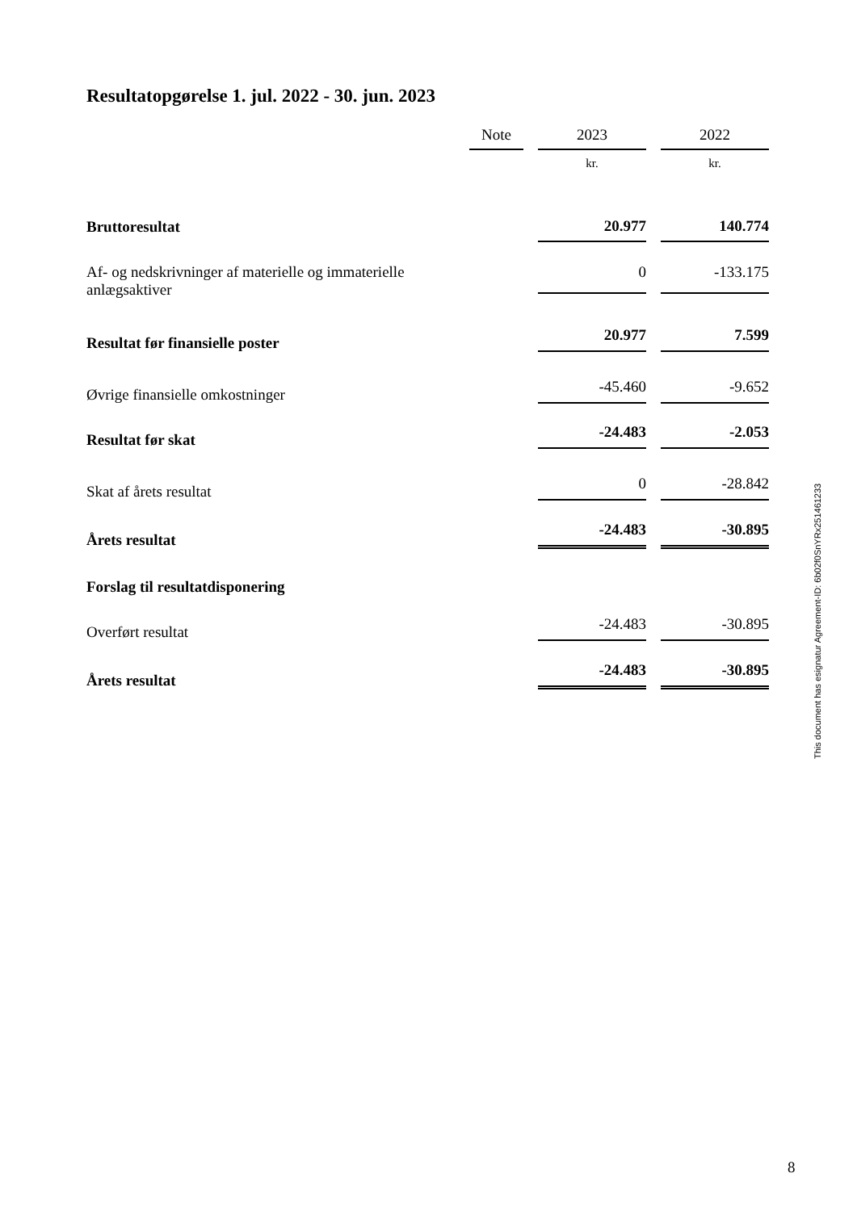Resultatopgørelse 1. jul. 2022 - 30. jun. 2023
| | Note | | 2023 | | 2022 |
| --- | --- | --- | --- | --- | --- |
| | | | kr. | | kr. |
| Bruttoresultat | | | 20.977 | | 140.774 |
| Af- og nedskrivninger af materielle og immaterielle anlægsaktiver | | | 0 | | -133.175 |
| Resultat før finansielle poster | | | 20.977 | | 7.599 |
| Øvrige finansielle omkostninger | | | -45.460 | | -9.652 |
| Resultat før skat | | | -24.483 | | -2.053 |
| Skat af årets resultat | | | 0 | | -28.842 |
| Årets resultat | | | -24.483 | | -30.895 |
| Forslag til resultatdisponering | | | | | |
| Overført resultat | | | -24.483 | | -30.895 |
| Årets resultat | | | -24.483 | | -30.895 |
This document has esignatur Agreement-ID: 6b02f0SnYRx251461233
8